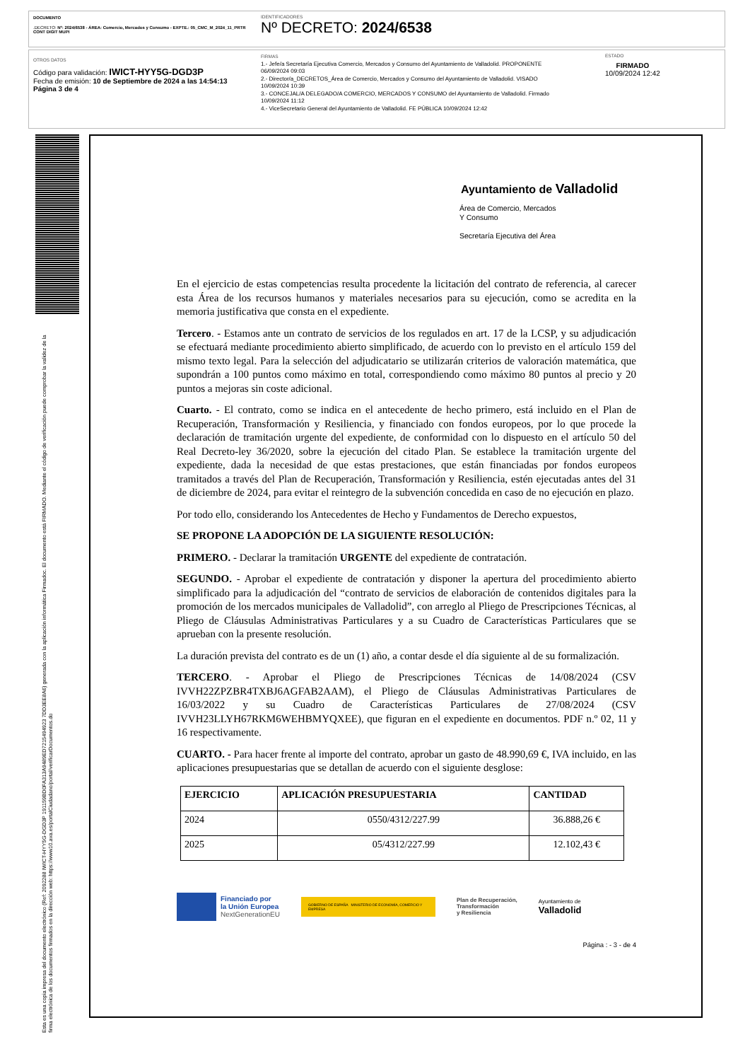DOCUMENTO
.DECRETO: Nº: 2024/6538 - ÁREA: Comercio, Mercados y Consumo - EXPTE.: 05_CMC_M_2024_11_PRTR CONT DIGIT MUPI
IDENTIFICADORES
Nº DECRETO: 2024/6538
OTROS DATOS
Código para validación: IWICT-HYY5G-DGD3P
Fecha de emisión: 10 de Septiembre de 2024 a las 14:54:13
Página 3 de 4
FIRMAS
1.- Jefe/a Secretaría Ejecutiva Comercio, Mercados y Consumo del Ayuntamiento de Valladolid. PROPONENTE
06/09/2024 09:03
2.- Director/a_DECRETOS_Área de Comercio, Mercados y Consumo del Ayuntamiento de Valladolid. VISADO
10/09/2024 10:39
3.- CONCEJAL/A DELEGADO/A COMERCIO, MERCADOS Y CONSUMO del Ayuntamiento de Valladolid. Firmado
10/09/2024 11:12
4.- ViceSecretario General del Ayuntamiento de Valladolid. FE PÚBLICA 10/09/2024 12:42
ESTADO
FIRMADO
10/09/2024 12:42
Esta es una copia impresa del documento electrónico (Ref: 2092288 IWICT-HYY5G-DGD3P 191159BD0FA313A9489ED7215494923 7DD3EE8A6) generada con la aplicación informática Firmadoc. El documento está FIRMADO. Mediante el código de verificación puede comprobar la validez de la firma electrónica de los documentos firmados en la dirección web: https://www10.ava.es/portalCiudadano/portal/verificarDocumentos.do
Ayuntamiento de Valladolid
Área de Comercio, Mercados
Y Consumo
Secretaría Ejecutiva del Área
En el ejercicio de estas competencias resulta procedente la licitación del contrato de referencia, al carecer esta Área de los recursos humanos y materiales necesarios para su ejecución, como se acredita en la memoria justificativa que consta en el expediente.
Tercero. - Estamos ante un contrato de servicios de los regulados en art. 17 de la LCSP, y su adjudicación se efectuará mediante procedimiento abierto simplificado, de acuerdo con lo previsto en el artículo 159 del mismo texto legal. Para la selección del adjudicatario se utilizarán criterios de valoración matemática, que supondrán a 100 puntos como máximo en total, correspondiendo como máximo 80 puntos al precio y 20 puntos a mejoras sin coste adicional.
Cuarto. - El contrato, como se indica en el antecedente de hecho primero, está incluido en el Plan de Recuperación, Transformación y Resiliencia, y financiado con fondos europeos, por lo que procede la declaración de tramitación urgente del expediente, de conformidad con lo dispuesto en el artículo 50 del Real Decreto-ley 36/2020, sobre la ejecución del citado Plan. Se establece la tramitación urgente del expediente, dada la necesidad de que estas prestaciones, que están financiadas por fondos europeos tramitados a través del Plan de Recuperación, Transformación y Resiliencia, estén ejecutadas antes del 31 de diciembre de 2024, para evitar el reintegro de la subvención concedida en caso de no ejecución en plazo.
Por todo ello, considerando los Antecedentes de Hecho y Fundamentos de Derecho expuestos,
SE PROPONE LA ADOPCIÓN DE LA SIGUIENTE RESOLUCIÓN:
PRIMERO. - Declarar la tramitación URGENTE del expediente de contratación.
SEGUNDO. - Aprobar el expediente de contratación y disponer la apertura del procedimiento abierto simplificado para la adjudicación del “contrato de servicios de elaboración de contenidos digitales para la promoción de los mercados municipales de Valladolid”, con arreglo al Pliego de Prescripciones Técnicas, al Pliego de Cláusulas Administrativas Particulares y a su Cuadro de Características Particulares que se aprueban con la presente resolución.
La duración prevista del contrato es de un (1) año, a contar desde el día siguiente al de su formalización.
TERCERO. - Aprobar el Pliego de Prescripciones Técnicas de 14/08/2024 (CSV IVVH22ZPZBR4TXBJ6AGFAB2AAM), el Pliego de Cláusulas Administrativas Particulares de 16/03/2022 y su Cuadro de Características Particulares de 27/08/2024 (CSV IVVH23LLYH67RKM6WEHBMYQXEE), que figuran en el expediente en documentos. PDF n.º 02, 11 y 16 respectivamente.
CUARTO. - Para hacer frente al importe del contrato, aprobar un gasto de 48.990,69 €, IVA incluido, en las aplicaciones presupuestarias que se detallan de acuerdo con el siguiente desglose:
| EJERCICIO | APLICACIÓN PRESUPUESTARIA | CANTIDAD |
| --- | --- | --- |
| 2024 | 0550/4312/227.99 | 36.888,26 € |
| 2025 | 05/4312/227.99 | 12.102,43 € |
Financiado por
la Unión Europea
NextGenerationEU
GOBIERNO DE ESPAÑA MINISTERIO DE ECONOMÍA, COMERCIO Y EMPRESA
Plan de Recuperación,
Transformación
y Resiliencia
Ayuntamiento de
Valladolid
Página : - 3 - de 4